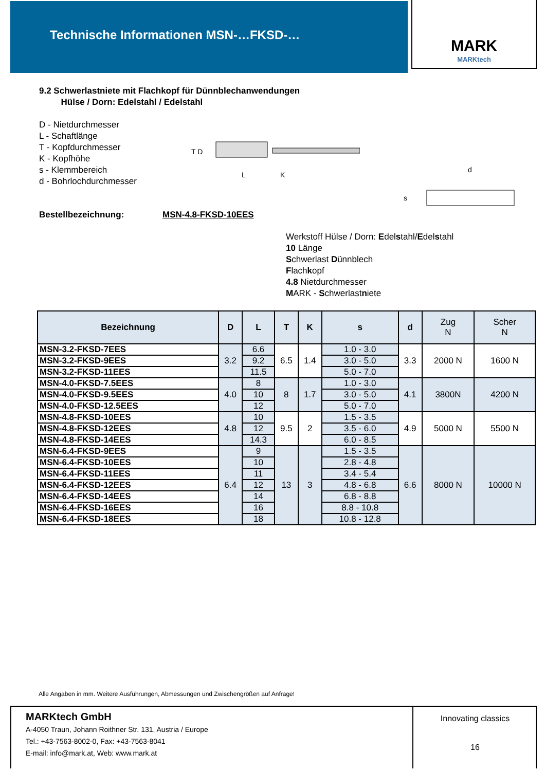Technische Informationen MSN-…FKSD-… MARK
MARKtech
9.2 Schwerlastniete mit Flachkopf für Dünnblechanwendungen
Hülse / Dorn: Edelstahl / Edelstahl
D - Nietdurchmesser
L - Schaftlänge
T - Kopfdurchmesser
K - Kopfhöhe
s - Klemmbereich
d - Bohrlochdurchmesser
T D
L
K
s
d
Bestellbezeichnung: MSN-4.8-FKSD-10EES
Werkstoff Hülse / Dorn: Edelstahl/Edelstahl
10 Länge
Schwerlast Dünnblech
Flachkopf
4.8 Nietdurchmesser
MARK - Schwerlastniete
| Bezeichnung | D | L | T | K | s | d | Zug N | Scher N |
| --- | --- | --- | --- | --- | --- | --- | --- | --- |
| MSN-3.2-FKSD-7EES | 3.2 | 6.6 | 6.5 | 1.4 | 1.0 - 3.0 | 3.3 | 2000 N | 1600 N |
| MSN-3.2-FKSD-9EES | | 9.2 | | | 3.0 - 5.0 | | | |
| MSN-3.2-FKSD-11EES | | 11.5 | | | 5.0 - 7.0 | | | |
| MSN-4.0-FKSD-7.5EES | 4.0 | 8 | 8 | 1.7 | 1.0 - 3.0 | 4.1 | 3800N | 4200 N |
| MSN-4.0-FKSD-9.5EES | | 10 | | | 3.0 - 5.0 | | | |
| MSN-4.0-FKSD-12.5EES | | 12 | | | 5.0 - 7.0 | | | |
| MSN-4.8-FKSD-10EES | 4.8 | 10 | 9.5 | 2 | 1.5 - 3.5 | 4.9 | 5000 N | 5500 N |
| MSN-4.8-FKSD-12EES | | 12 | | | 3.5 - 6.0 | | | |
| MSN-4.8-FKSD-14EES | | 14.3 | | | 6.0 - 8.5 | | | |
| MSN-6.4-FKSD-9EES | 6.4 | 9 | 13 | 3 | 1.5 - 3.5 | 6.6 | 8000 N | 10000 N |
| MSN-6.4-FKSD-10EES | | 10 | | | 2.8 - 4.8 | | | |
| MSN-6.4-FKSD-11EES | | 11 | | | 3.4 - 5.4 | | | |
| MSN-6.4-FKSD-12EES | | 12 | | | 4.8 - 6.8 | | | |
| MSN-6.4-FKSD-14EES | | 14 | | | 6.8 - 8.8 | | | |
| MSN-6.4-FKSD-16EES | | 16 | | | 8.8 - 10.8 | | | |
| MSN-6.4-FKSD-18EES | | 18 | | | 10.8 - 12.8 | | | |
Alle Angaben in mm. Weitere Ausführungen, Abmessungen und Zwischengrößen auf Anfrage!
MARKtech GmbH
A-4050 Traun, Johann Roithner Str. 131, Austria / Europe
Tel.: +43-7563-8002-0, Fax: +43-7563-8041
E-mail: info@mark.at, Web: www.mark.at
Innovating classics
16